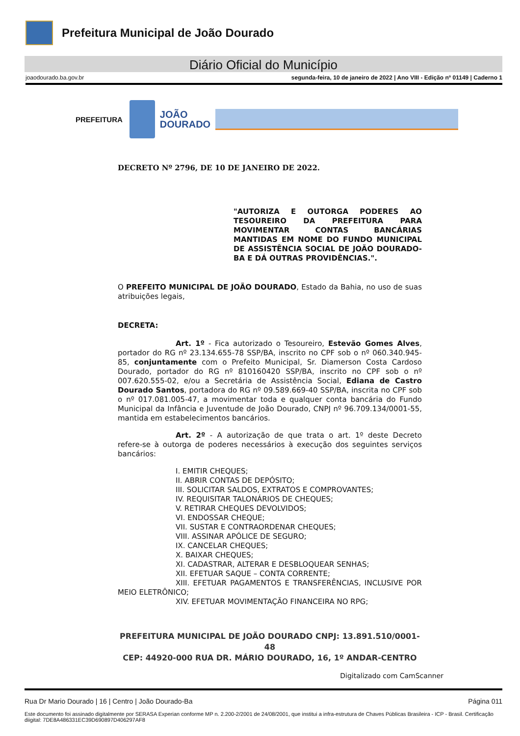Prefeitura Municipal de João Dourado
Diário Oficial do Município
joaodourado.ba.gov.br segunda-feira, 10 de janeiro de 2022 | Ano VIII - Edição nº 01149 | Caderno 1
PREFEITURA
JOÃO
DOURADO
DECRETO Nº 2796, DE 10 DE JANEIRO DE 2022.
"AUTORIZA E OUTORGA PODERES AO TESOUREIRO DA PREFEITURA PARA MOVIMENTAR CONTAS BANCÁRIAS MANTIDAS EM NOME DO FUNDO MUNICIPAL DE ASSISTÊNCIA SOCIAL DE JOÃO DOURADO-BA E DÁ OUTRAS PROVIDÊNCIAS.".
O PREFEITO MUNICIPAL DE JOÃO DOURADO, Estado da Bahia, no uso de suas atribuições legais,
DECRETA:
Art. 1º - Fica autorizado o Tesoureiro, Estevão Gomes Alves, portador do RG nº 23.134.655-78 SSP/BA, inscrito no CPF sob o nº 060.340.945-85, conjuntamente com o Prefeito Municipal, Sr. Diamerson Costa Cardoso Dourado, portador do RG nº 810160420 SSP/BA, inscrito no CPF sob o nº 007.620.555-02, e/ou a Secretária de Assistência Social, Ediana de Castro Dourado Santos, portadora do RG nº 09.589.669-40 SSP/BA, inscrita no CPF sob o nº 017.081.005-47, a movimentar toda e qualquer conta bancária do Fundo Municipal da Infância e Juventude de João Dourado, CNPJ nº 96.709.134/0001-55, mantida em estabelecimentos bancários.
Art. 2º - A autorização de que trata o art. 1º deste Decreto refere-se à outorga de poderes necessários à execução dos seguintes serviços bancários:
I. EMITIR CHEQUES;
II. ABRIR CONTAS DE DEPÓSITO;
III. SOLICITAR SALDOS, EXTRATOS E COMPROVANTES;
IV. REQUISITAR TALONÁRIOS DE CHEQUES;
V. RETIRAR CHEQUES DEVOLVIDOS;
VI. ENDOSSAR CHEQUE;
VII. SUSTAR E CONTRAORDENAR CHEQUES;
VIII. ASSINAR APÓLICE DE SEGURO;
IX. CANCELAR CHEQUES;
X. BAIXAR CHEQUES;
XI. CADASTRAR, ALTERAR E DESBLOQUEAR SENHAS;
XII. EFETUAR SAQUE – CONTA CORRENTE;
XIII. EFETUAR PAGAMENTOS E TRANSFERÊNCIAS, INCLUSIVE POR MEIO ELETRÔNICO;
XIV. EFETUAR MOVIMENTAÇÃO FINANCEIRA NO RPG;
PREFEITURA MUNICIPAL DE JOÃO DOURADO CNPJ: 13.891.510/0001-48
CEP: 44920-000 RUA DR. MÁRIO DOURADO, 16, 1º ANDAR-CENTRO
Digitalizado com CamScanner
Rua Dr Mario Dourado | 16 | Centro | João Dourado-Ba Página 011
Este documento foi assinado digitalmente por SERASA Experian conforme MP n. 2.200-2/2001 de 24/08/2001, que institui a infra-estrutura de Chaves Públicas Brasileira - ICP - Brasil. Certificação diigital: 7DE8A486331EC39D690897D406297AF8